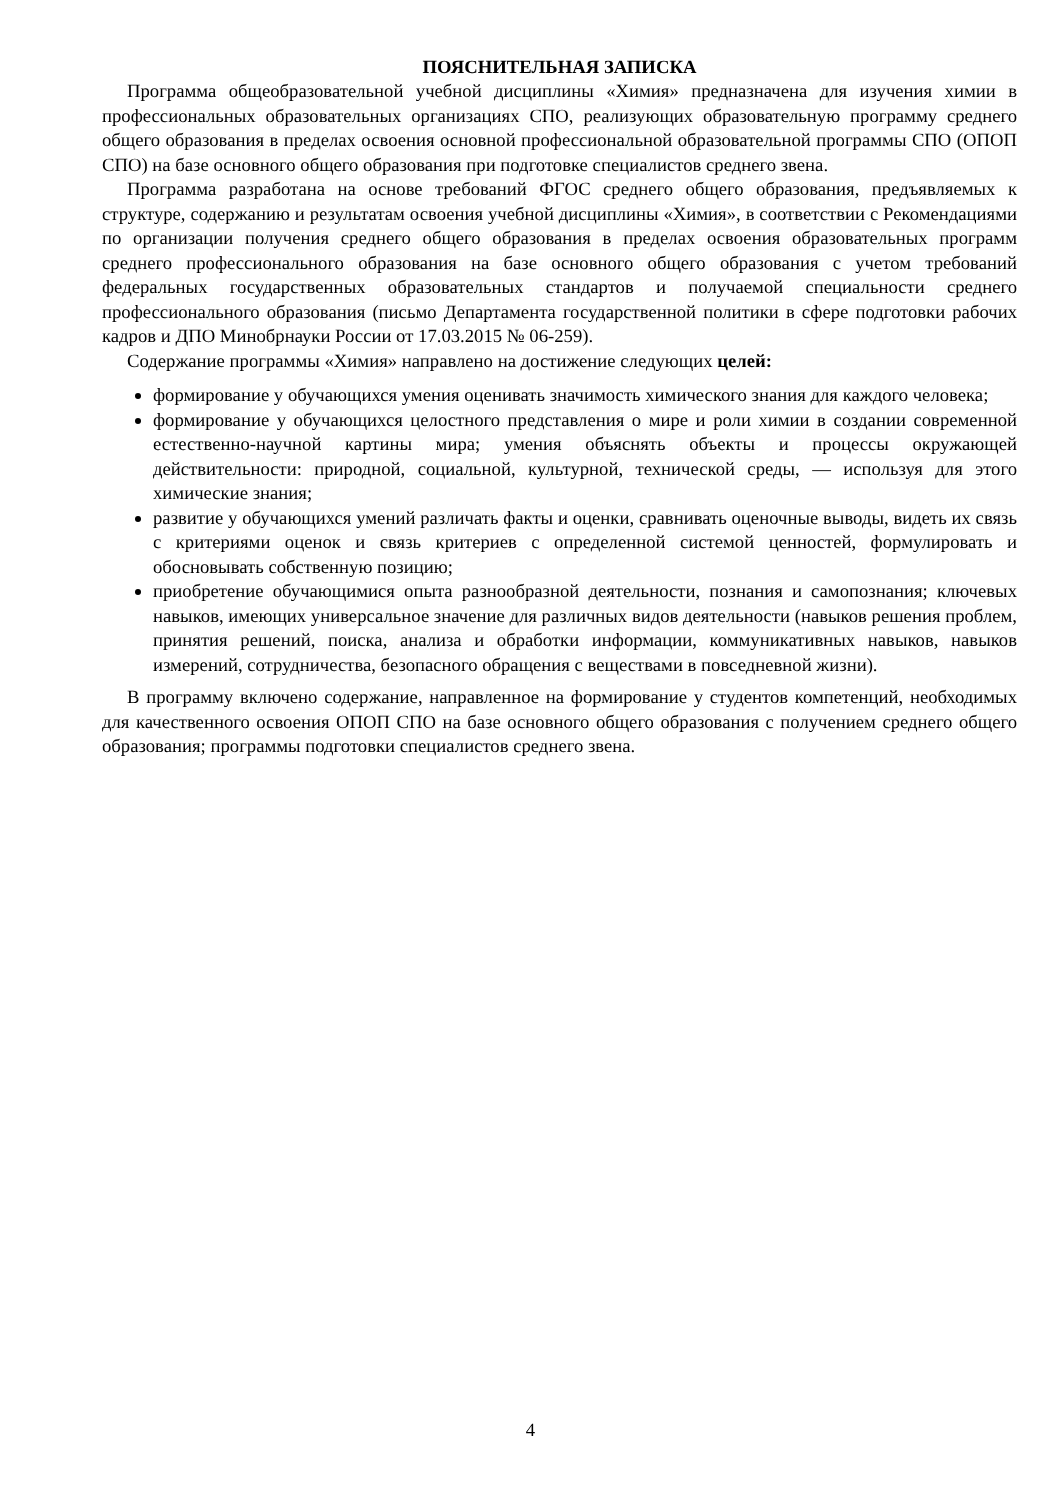ПОЯСНИТЕЛЬНАЯ ЗАПИСКА
Программа общеобразовательной учебной дисциплины «Химия» предназначена для изучения химии в профессиональных образовательных организациях СПО, реализующих образовательную программу среднего общего образования в пределах освоения основной профессиональной образовательной программы СПО (ОПОП СПО) на базе основного общего образования при подготовке специалистов среднего звена.
Программа разработана на основе требований ФГОС среднего общего образования, предъявляемых к структуре, содержанию и результатам освоения учебной дисциплины «Химия», в соответствии с Рекомендациями по организации получения среднего общего образования в пределах освоения образовательных программ среднего профессионального образования на базе основного общего образования с учетом требований федеральных государственных образовательных стандартов и получаемой специальности среднего профессионального образования (письмо Департамента государственной политики в сфере подготовки рабочих кадров и ДПО Минобрнауки России от 17.03.2015 № 06-259).
Содержание программы «Химия» направлено на достижение следующих целей:
формирование у обучающихся умения оценивать значимость химического знания для каждого человека;
формирование у обучающихся целостного представления о мире и роли химии в создании современной естественно-научной картины мира; умения объяснять объекты и процессы окружающей действительности: природной, социальной, культурной, технической среды, — используя для этого химические знания;
развитие у обучающихся умений различать факты и оценки, сравнивать оценочные выводы, видеть их связь с критериями оценок и связь критериев с определенной системой ценностей, формулировать и обосновывать собственную позицию;
приобретение обучающимися опыта разнообразной деятельности, познания и самопознания; ключевых навыков, имеющих универсальное значение для различных видов деятельности (навыков решения проблем, принятия решений, поиска, анализа и обработки информации, коммуникативных навыков, навыков измерений, сотрудничества, безопасного обращения с веществами в повседневной жизни).
В программу включено содержание, направленное на формирование у студентов компетенций, необходимых для качественного освоения ОПОП СПО на базе основного общего образования с получением среднего общего образования; программы подготовки специалистов среднего звена.
4